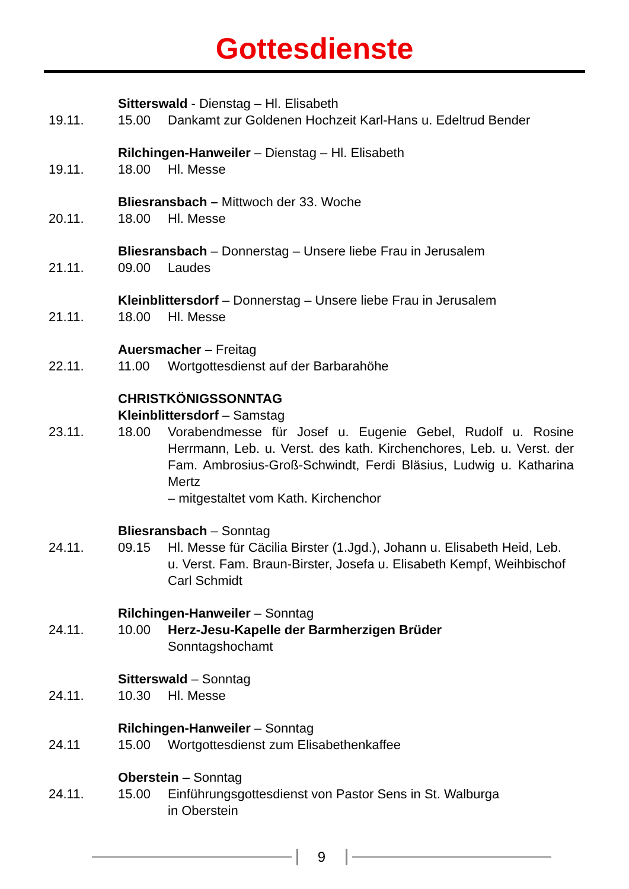Gottesdienste
Sitterswald - Dienstag – Hl. Elisabeth
19.11. 15.00 Dankamt zur Goldenen Hochzeit Karl-Hans u. Edeltrud Bender
Rilchingen-Hanweiler – Dienstag – Hl. Elisabeth
19.11. 18.00 Hl. Messe
Bliesransbach – Mittwoch der 33. Woche
20.11. 18.00 Hl. Messe
Bliesransbach – Donnerstag – Unsere liebe Frau in Jerusalem
21.11. 09.00 Laudes
Kleinblittersdorf – Donnerstag – Unsere liebe Frau in Jerusalem
21.11. 18.00 Hl. Messe
Auersmacher – Freitag
22.11. 11.00 Wortgottesdienst auf der Barbarahöhe
CHRISTKÖNIGSSONNTAG
Kleinblittersdorf – Samstag
23.11. 18.00 Vorabendmesse für Josef u. Eugenie Gebel, Rudolf u. Rosine Herrmann, Leb. u. Verst. des kath. Kirchenchores, Leb. u. Verst. der Fam. Ambrosius-Groß-Schwindt, Ferdi Bläsius, Ludwig u. Katharina Mertz
– mitgestaltet vom Kath. Kirchenchor
Bliesransbach – Sonntag
24.11. 09.15 Hl. Messe für Cäcilia Birster (1.Jgd.), Johann u. Elisabeth Heid, Leb. u. Verst. Fam. Braun-Birster, Josefa u. Elisabeth Kempf, Weihbischof Carl Schmidt
Rilchingen-Hanweiler – Sonntag
24.11. 10.00 Herz-Jesu-Kapelle der Barmherzigen Brüder
Sonntagshochamt
Sitterswald – Sonntag
24.11. 10.30 Hl. Messe
Rilchingen-Hanweiler – Sonntag
24.11 15.00 Wortgottesdienst zum Elisabethenkaffee
Oberstein – Sonntag
24.11. 15.00 Einführungsgottesdienst von Pastor Sens in St. Walburga
in Oberstein
9